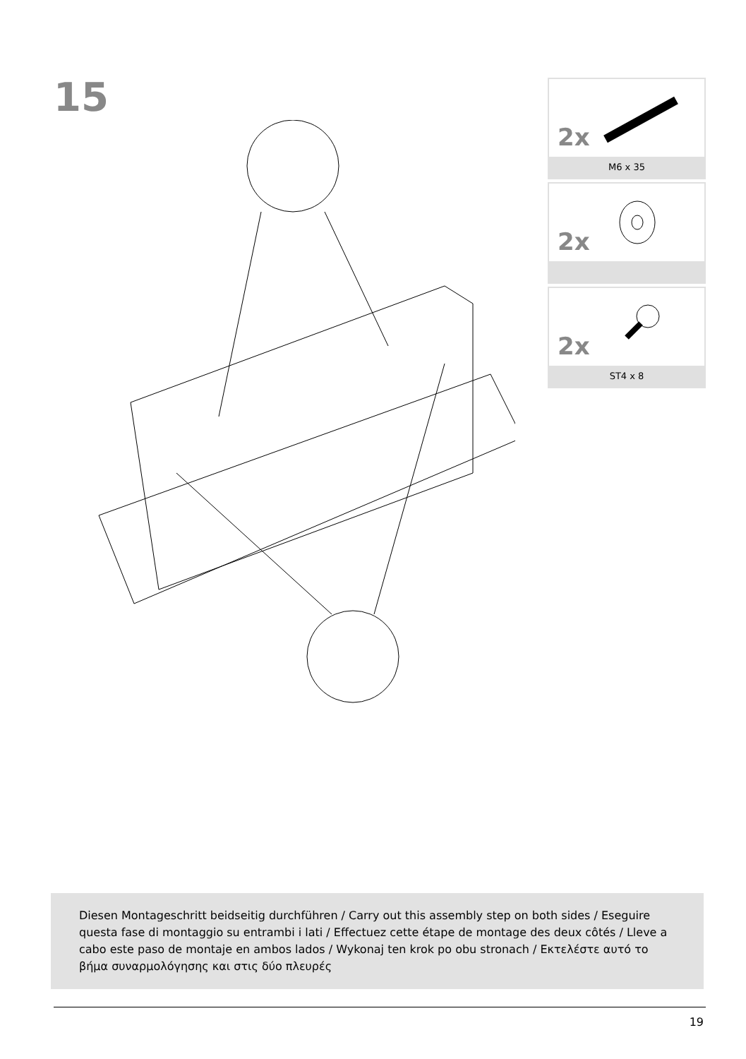15
2x
M6 x 35
2x
2x
ST4 x 8
Diesen Montageschritt beidseitig durchführen / Carry out this assembly step on both sides / Eseguire questa fase di montaggio su entrambi i lati / Effectuez cette étape de montage des deux côtés / Lleve a cabo este paso de montaje en ambos lados / Wykonaj ten krok po obu stronach / Εκτελέστε αυτό το βήμα συναρμολόγησης και στις δύο πλευρές
19